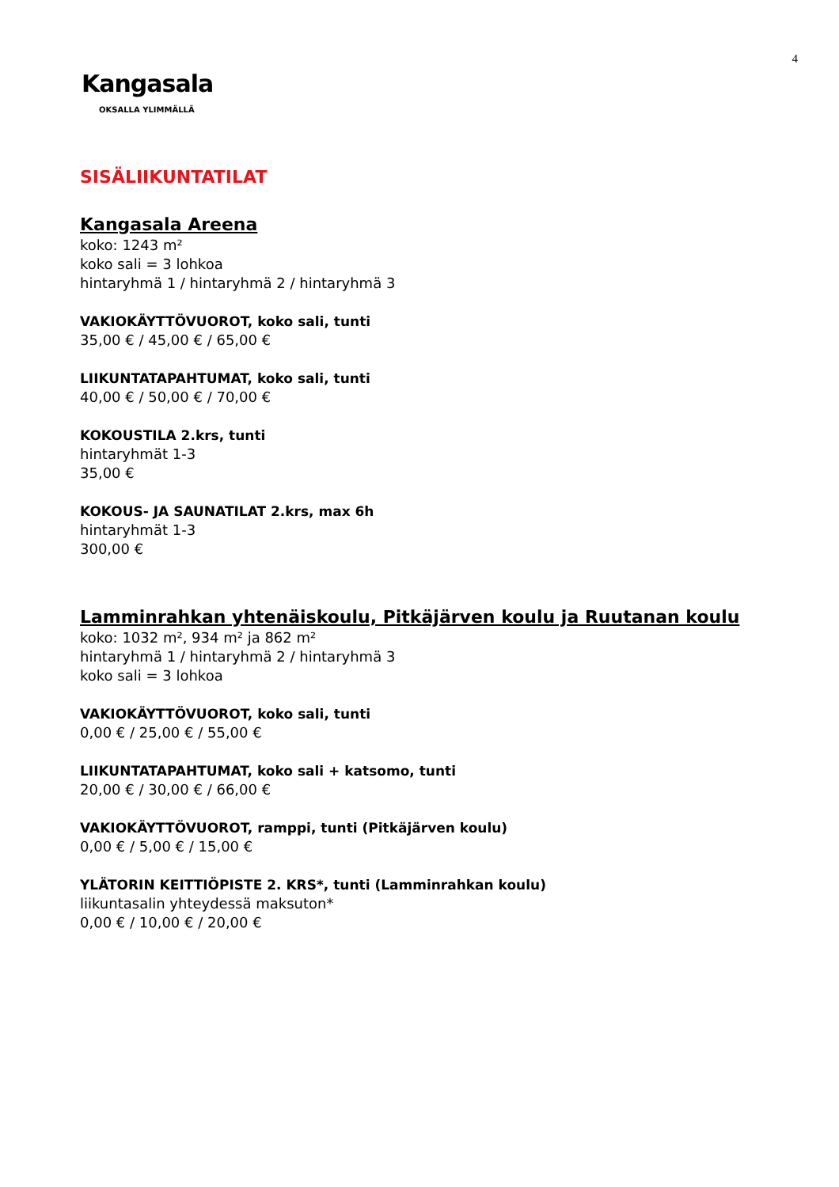4
Kangasala
OKSALLA YLIMMÄLLÄ
SISÄLIIKUNTATILAT
Kangasala Areena
koko: 1243 m²
koko sali = 3 lohkoa
hintaryhmä 1 / hintaryhmä 2 / hintaryhmä 3
VAKIOKÄYTTÖVUOROT, koko sali, tunti
35,00 € / 45,00 € / 65,00 €
LIIKUNTATAPAHTUMAT, koko sali, tunti
40,00 € / 50,00 € / 70,00 €
KOKOUSTILA 2.krs, tunti
hintaryhmät 1-3
35,00 €
KOKOUS- JA SAUNATILAT 2.krs, max 6h
hintaryhmät 1-3
300,00 €
Lamminrahkan yhtenäiskoulu, Pitkäjärven koulu ja Ruutanan koulu
koko: 1032 m², 934 m² ja 862 m²
hintaryhmä 1 / hintaryhmä 2 / hintaryhmä 3
koko sali = 3 lohkoa
VAKIOKÄYTTÖVUOROT, koko sali, tunti
0,00 € / 25,00 € / 55,00 €
LIIKUNTATAPAHTUMAT, koko sali + katsomo, tunti
20,00 € / 30,00 € / 66,00 €
VAKIOKÄYTTÖVUOROT, ramppi, tunti (Pitkäjärven koulu)
0,00 € / 5,00 € / 15,00 €
YLÄTORIN KEITTIÖPISTE 2. KRS*, tunti (Lamminrahkan koulu)
liikuntasalin yhteydessä maksuton*
0,00 € / 10,00 € / 20,00 €